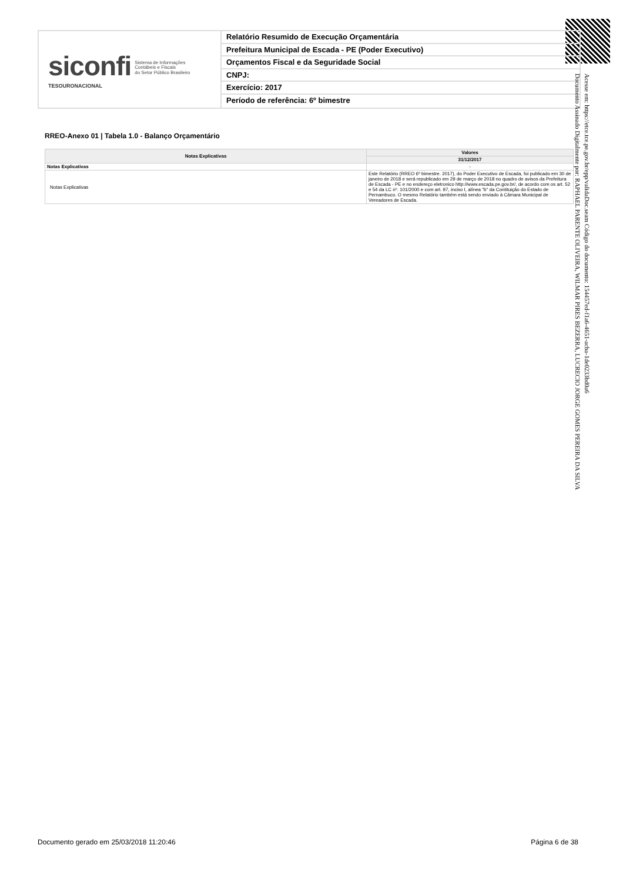siconfi Sistema de Informações
Contábeis e Fiscais
do Setor Público Brasileiro
TESOURONACIONAL
Relatório Resumido de Execução Orçamentária
Prefeitura Municipal de Escada - PE (Poder Executivo)
Orçamentos Fiscal e da Seguridade Social
CNPJ:
Exercício: 2017
Período de referência: 6º bimestre
RREO-Anexo 01 | Tabela 1.0 - Balanço Orçamentário
| Notas Explicativas | Valores |
| --- | --- |
| | 31/12/2017 |
| Notas Explicativas | - |
| Notas Explicativas | Este Relatório (RREO 6º bimestre. 2017), do Poder Executivo de Escada, foi publicado em 30 de janeiro de 2018 e será republicado em 29 de março de 2018 no quadro de avisos da Prefeitura de Escada - PE e no endereço eletronico http://www.escada.pe.gov.br/, de acordo com os art. 52 e 54 da LC nº. 101/2000 e com art. 97, inciso I, alínea "b" da Contituição do Estado de Pernambuco. O mesmo Relatório também está sendo enviado à Câmara Municipal de Vereadores de Escada. |
Acesse em: https://etce.tce.pe.gov.br/epp/validaDoc.seam Código do documento: 154457ed-f1a6-4651-acba-1de0233bd0a6
Documento Assinado Digitalmente por: RAPHAEL PARENTE OLIVEIRA, WILMAR PIRES BEZERRA, LUCRECIO JORGE GOMES PEREIRA DA SILVA
Documento gerado em 25/03/2018 11:20:46 Página 6 de 38